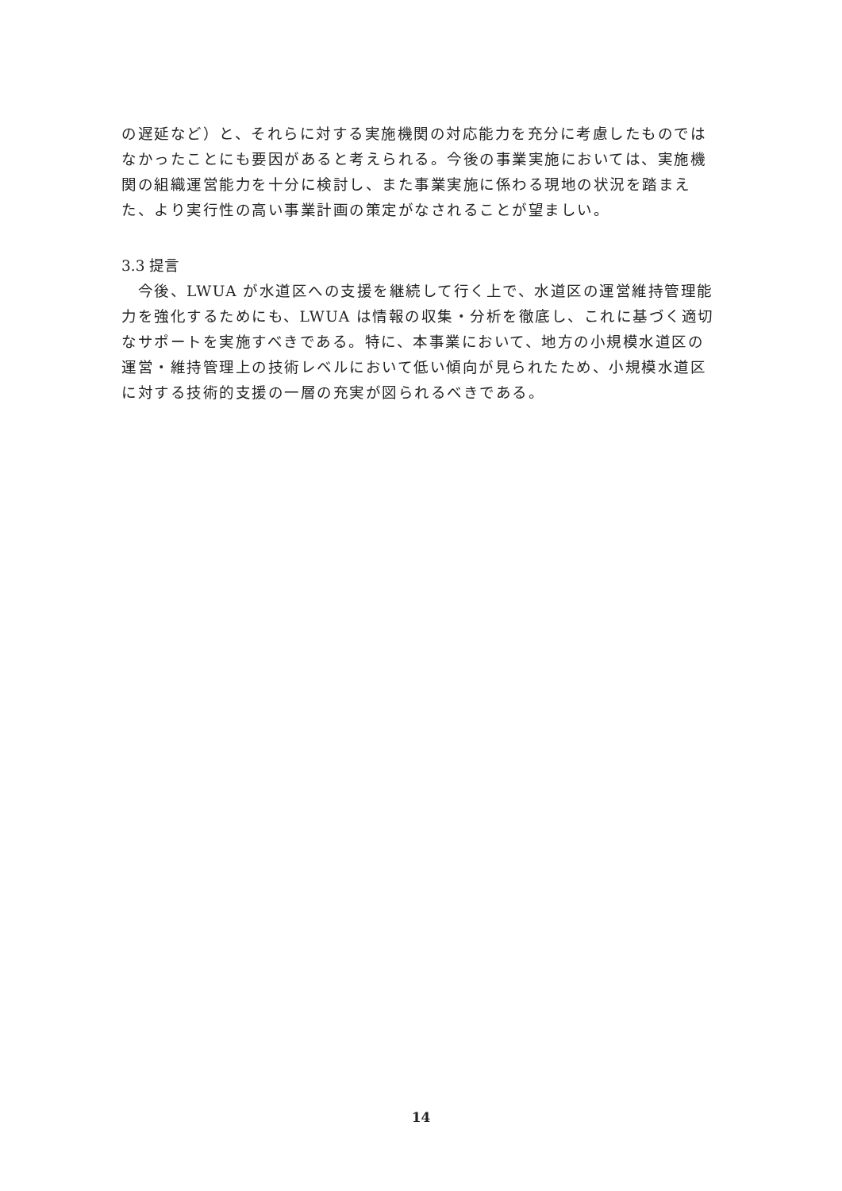の遅延など）と、それらに対する実施機関の対応能力を充分に考慮したものではなかったことにも要因があると考えられる。今後の事業実施においては、実施機関の組織運営能力を十分に検討し、また事業実施に係わる現地の状況を踏まえた、より実行性の高い事業計画の策定がなされることが望ましい。
3.3 提言
　今後、LWUA が水道区への支援を継続して行く上で、水道区の運営維持管理能力を強化するためにも、LWUA は情報の収集・分析を徹底し、これに基づく適切なサポートを実施すべきである。特に、本事業において、地方の小規模水道区の運営・維持管理上の技術レベルにおいて低い傾向が見られたため、小規模水道区に対する技術的支援の一層の充実が図られるべきである。
14